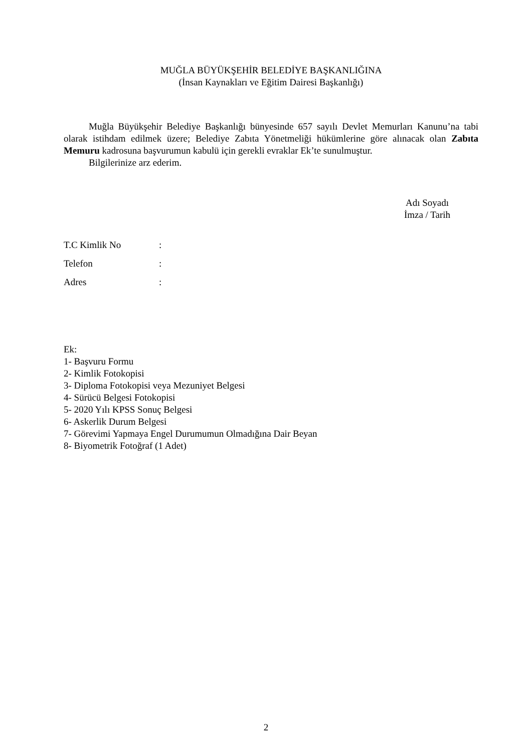MUĞLA BÜYÜKŞEHİR BELEDİYE BAŞKANLIĞINA
(İnsan Kaynakları ve Eğitim Dairesi Başkanlığı)
Muğla Büyükşehir Belediye Başkanlığı bünyesinde 657 sayılı Devlet Memurları Kanunu’na tabi olarak istihdam edilmek üzere; Belediye Zabıta Yönetmeliği hükümlerine göre alınacak olan Zabıta Memuru kadrosuna başvurumun kabulü için gerekli evraklar Ek’te sunulmuştur.
Bilgilerinize arz ederim.
Adı Soyadı
İmza / Tarih
T.C Kimlik No:
Telefon:
Adres:
Ek:
1- Başvuru Formu
2- Kimlik Fotokopisi
3- Diploma Fotokopisi veya Mezuniyet Belgesi
4- Sürücü Belgesi Fotokopisi
5- 2020 Yılı KPSS Sonuç Belgesi
6- Askerlik Durum Belgesi
7- Görevimi Yapmaya Engel Durumumun Olmadığına Dair Beyan
8- Biyometrik Fotoğraf (1 Adet)
2